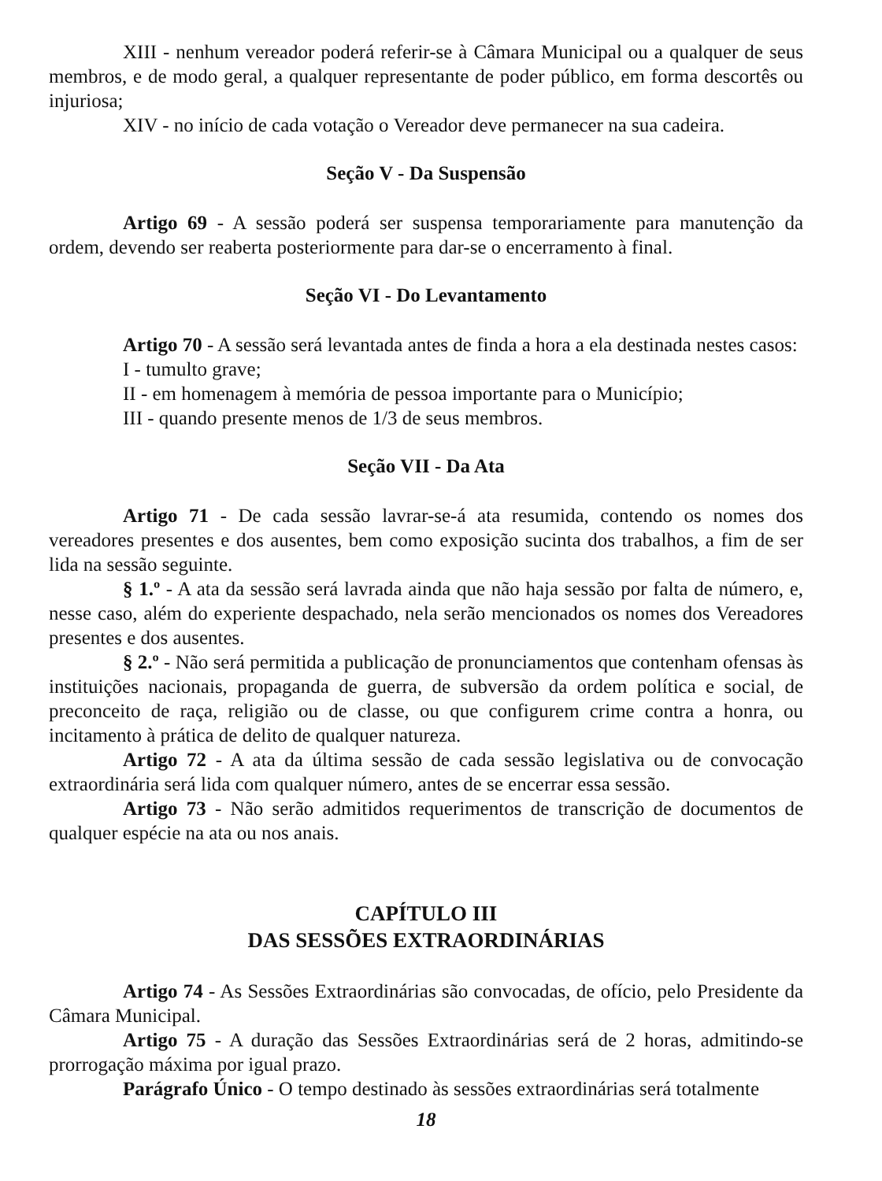XIII - nenhum vereador poderá referir-se à Câmara Municipal ou a qualquer de seus membros, e de modo geral, a qualquer representante de poder público, em forma descortês ou injuriosa;
XIV - no início de cada votação o Vereador deve permanecer na sua cadeira.
Seção V - Da Suspensão
Artigo 69 - A sessão poderá ser suspensa temporariamente para manutenção da ordem, devendo ser reaberta posteriormente para dar-se o encerramento à final.
Seção VI - Do Levantamento
Artigo 70 - A sessão será levantada antes de finda a hora a ela destinada nestes casos:
I - tumulto grave;
II - em homenagem à memória de pessoa importante para o Município;
III - quando presente menos de 1/3 de seus membros.
Seção VII - Da Ata
Artigo 71 - De cada sessão lavrar-se-á ata resumida, contendo os nomes dos vereadores presentes e dos ausentes, bem como exposição sucinta dos trabalhos, a fim de ser lida na sessão seguinte.
§ 1.º - A ata da sessão será lavrada ainda que não haja sessão por falta de número, e, nesse caso, além do experiente despachado, nela serão mencionados os nomes dos Vereadores presentes e dos ausentes.
§ 2.º - Não será permitida a publicação de pronunciamentos que contenham ofensas às instituições nacionais, propaganda de guerra, de subversão da ordem política e social, de preconceito de raça, religião ou de classe, ou que configurem crime contra a honra, ou incitamento à prática de delito de qualquer natureza.
Artigo 72 - A ata da última sessão de cada sessão legislativa ou de convocação extraordinária será lida com qualquer número, antes de se encerrar essa sessão.
Artigo 73 - Não serão admitidos requerimentos de transcrição de documentos de qualquer espécie na ata ou nos anais.
CAPÍTULO III
DAS SESSÕES EXTRAORDINÁRIAS
Artigo 74 - As Sessões Extraordinárias são convocadas, de ofício, pelo Presidente da Câmara Municipal.
Artigo 75 - A duração das Sessões Extraordinárias será de 2 horas, admitindo-se prorrogação máxima por igual prazo.
Parágrafo Único - O tempo destinado às sessões extraordinárias será totalmente
18